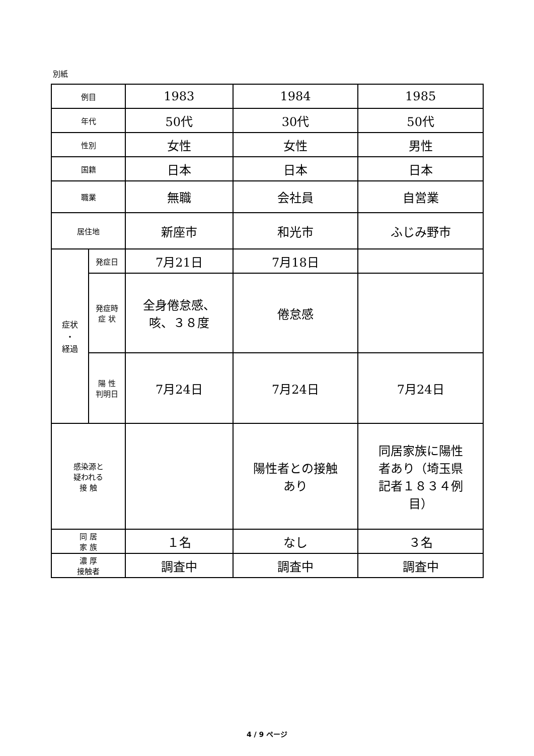別紙
| 例目 | | 1983 | 1984 | 1985 |
| 年代 | | 50代 | 30代 | 50代 |
| 性別 | | 女性 | 女性 | 男性 |
| 国籍 | | 日本 | 日本 | 日本 |
| 職業 | | 無職 | 会社員 | 自営業 |
| 居住地 | | 新座市 | 和光市 | ふじみ野市 |
| 症状 ・ 経過 | 発症日 | 7月21日 | 7月18日 | |
| | 発症時 症 状 | 全身倦怠感、 咳、３８度 | 倦怠感 | |
| | 陽 性 判明日 | 7月24日 | 7月24日 | 7月24日 |
| 感染源と 疑われる 接 触 | | | 陽性者との接触 あり | 同居家族に陽性 者あり（埼玉県 記者１８３４例 目） |
| 同 居 家 族 | | １名 | なし | ３名 |
| 濃 厚 接触者 | | 調査中 | 調査中 | 調査中 |
4 / 9 ページ